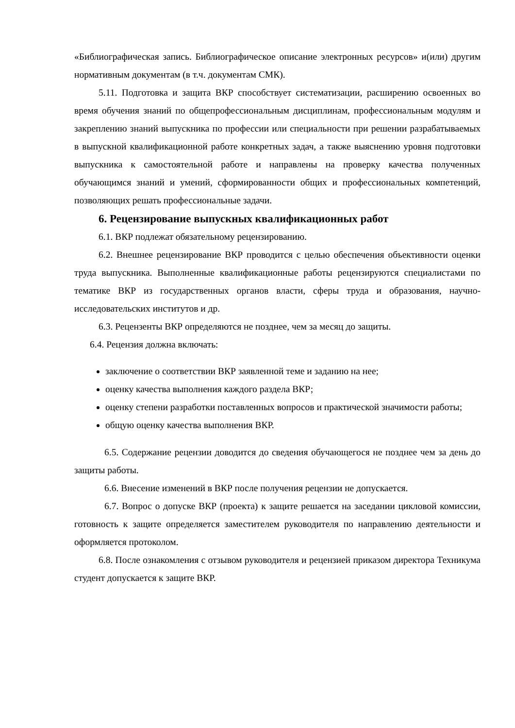«Библиографическая запись. Библиографическое описание электронных ресурсов» и(или) другим нормативным документам (в т.ч. документам СМК).
5.11. Подготовка и защита ВКР способствует систематизации, расширению освоенных во время обучения знаний по общепрофессиональным дисциплинам, профессиональным модулям и закреплению знаний выпускника по профессии или специальности при решении разрабатываемых в выпускной квалификационной работе конкретных задач, а также выяснению уровня подготовки выпускника к самостоятельной работе и направлены на проверку качества полученных обучающимся знаний и умений, сформированности общих и профессиональных компетенций, позволяющих решать профессиональные задачи.
6. Рецензирование выпускных квалификационных работ
6.1. ВКР подлежат обязательному рецензированию.
6.2. Внешнее рецензирование ВКР проводится с целью обеспечения объективности оценки труда выпускника. Выполненные квалификационные работы рецензируются специалистами по тематике ВКР из государственных органов власти, сферы труда и образования, научно-исследовательских институтов и др.
6.3. Рецензенты ВКР определяются не позднее, чем за месяц до защиты.
6.4. Рецензия должна включать:
заключение о соответствии ВКР заявленной теме и заданию на нее;
оценку качества выполнения каждого раздела ВКР;
оценку степени разработки поставленных вопросов и практической значимости работы;
общую оценку качества выполнения ВКР.
6.5. Содержание рецензии доводится до сведения обучающегося не позднее чем за день до защиты работы.
6.6. Внесение изменений в ВКР после получения рецензии не допускается.
6.7. Вопрос о допуске ВКР (проекта) к защите решается на заседании цикловой комиссии, готовность к защите определяется заместителем руководителя по направлению деятельности и оформляется протоколом.
6.8. После ознакомления с отзывом руководителя и рецензией приказом директора Техникума студент допускается к защите ВКР.